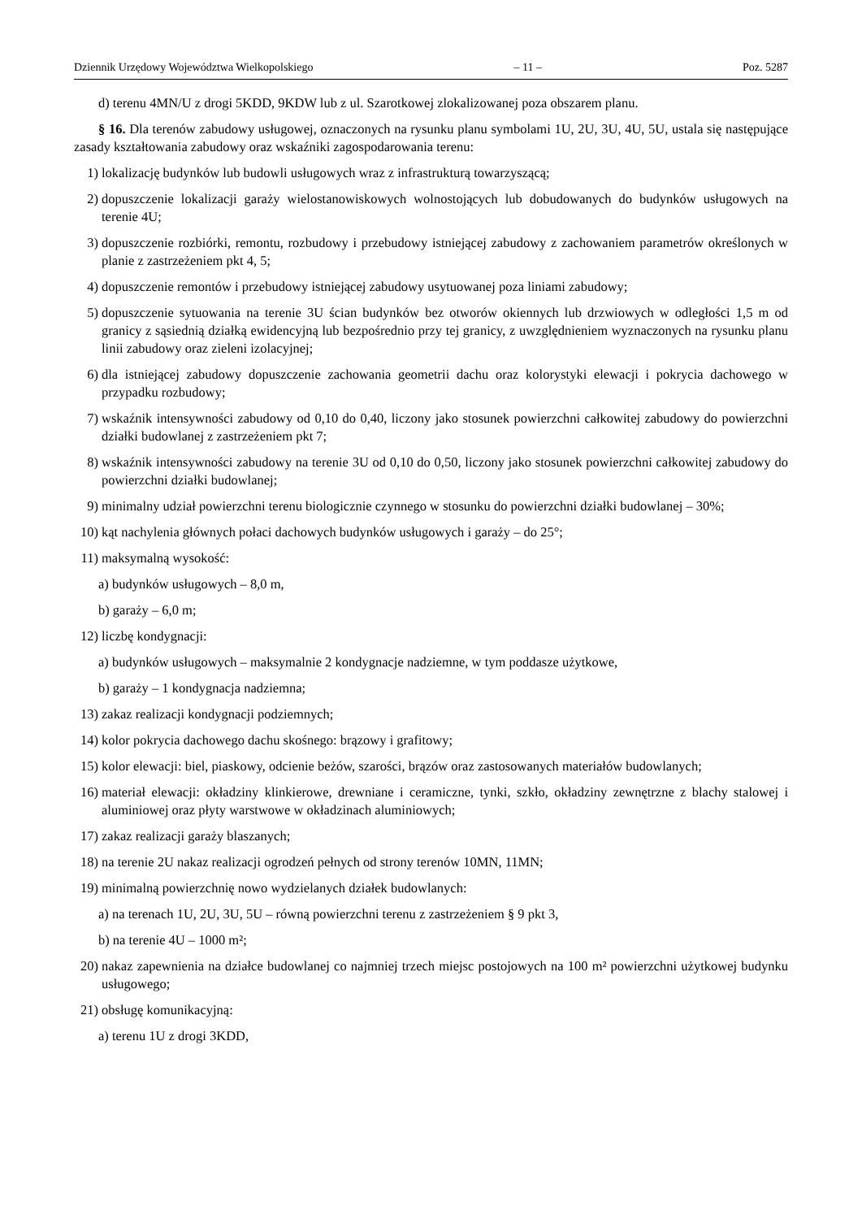Dziennik Urzędowy Województwa Wielkopolskiego – 11 – Poz. 5287
d) terenu 4MN/U z drogi 5KDD, 9KDW lub z ul. Szarotkowej zlokalizowanej poza obszarem planu.
§ 16. Dla terenów zabudowy usługowej, oznaczonych na rysunku planu symbolami 1U, 2U, 3U, 4U, 5U, ustala się następujące zasady kształtowania zabudowy oraz wskaźniki zagospodarowania terenu:
1) lokalizację budynków lub budowli usługowych wraz z infrastrukturą towarzyszącą;
2) dopuszczenie lokalizacji garaży wielostanowiskowych wolnostojących lub dobudowanych do budynków usługowych na terenie 4U;
3) dopuszczenie rozbiórki, remontu, rozbudowy i przebudowy istniejącej zabudowy z zachowaniem parametrów określonych w planie z zastrzeżeniem pkt 4, 5;
4) dopuszczenie remontów i przebudowy istniejącej zabudowy usytuowanej poza liniami zabudowy;
5) dopuszczenie sytuowania na terenie 3U ścian budynków bez otworów okiennych lub drzwiowych w odległości 1,5 m od granicy z sąsiednią działką ewidencyjną lub bezpośrednio przy tej granicy, z uwzględnieniem wyznaczonych na rysunku planu linii zabudowy oraz zieleni izolacyjnej;
6) dla istniejącej zabudowy dopuszczenie zachowania geometrii dachu oraz kolorystyki elewacji i pokrycia dachowego w przypadku rozbudowy;
7) wskaźnik intensywności zabudowy od 0,10 do 0,40, liczony jako stosunek powierzchni całkowitej zabudowy do powierzchni działki budowlanej z zastrzeżeniem pkt 7;
8) wskaźnik intensywności zabudowy na terenie 3U od 0,10 do 0,50, liczony jako stosunek powierzchni całkowitej zabudowy do powierzchni działki budowlanej;
9) minimalny udział powierzchni terenu biologicznie czynnego w stosunku do powierzchni działki budowlanej – 30%;
10) kąt nachylenia głównych połaci dachowych budynków usługowych i garaży – do 25°;
11) maksymalną wysokość:
a) budynków usługowych – 8,0 m,
b) garaży – 6,0 m;
12) liczbę kondygnacji:
a) budynków usługowych – maksymalnie 2 kondygnacje nadziemne, w tym poddasze użytkowe,
b) garaży – 1 kondygnacja nadziemna;
13) zakaz realizacji kondygnacji podziemnych;
14) kolor pokrycia dachowego dachu skośnego: brązowy i grafitowy;
15) kolor elewacji: biel, piaskowy, odcienie beżów, szarości, brązów oraz zastosowanych materiałów budowlanych;
16) materiał elewacji: okładziny klinkierowe, drewniane i ceramiczne, tynki, szkło, okładziny zewnętrzne z blachy stalowej i aluminiowej oraz płyty warstwowe w okładzinach aluminiowych;
17) zakaz realizacji garaży blaszanych;
18) na terenie 2U nakaz realizacji ogrodzeń pełnych od strony terenów 10MN, 11MN;
19) minimalną powierzchnię nowo wydzielanych działek budowlanych:
a) na terenach 1U, 2U, 3U, 5U – równą powierzchni terenu z zastrzeżeniem § 9 pkt 3,
b) na terenie 4U – 1000 m²;
20) nakaz zapewnienia na działce budowlanej co najmniej trzech miejsc postojowych na 100 m² powierzchni użytkowej budynku usługowego;
21) obsługę komunikacyjną:
a) terenu 1U z drogi 3KDD,